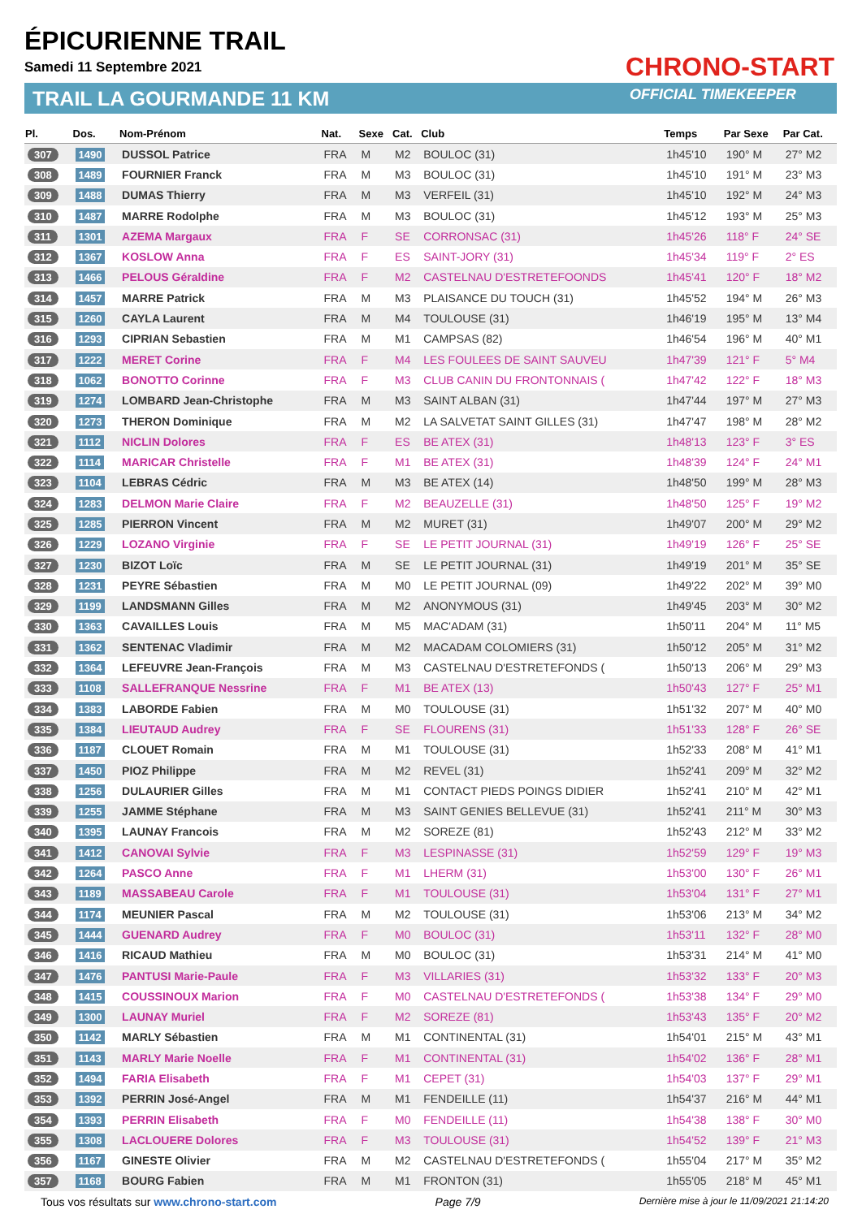ÉPICURIENNE TRAIL
Samedi 11 Septembre 2021
TRAIL LA GOURMANDE 11 KM
CHRONO-START
OFFICIAL TIMEKEEPER
| Pl. | Dos. | Nom-Prénom | Nat. | Sexe | Cat. | Club | Temps | Par Sexe | Par Cat. |
| --- | --- | --- | --- | --- | --- | --- | --- | --- | --- |
| 307 | 1490 | DUSSOL Patrice | FRA | M | M2 | BOULOC (31) | 1h45'10 | 190° M | 27° M2 |
| 308 | 1489 | FOURNIER Franck | FRA | M | M3 | BOULOC (31) | 1h45'10 | 191° M | 23° M3 |
| 309 | 1488 | DUMAS Thierry | FRA | M | M3 | VERFEIL (31) | 1h45'10 | 192° M | 24° M3 |
| 310 | 1487 | MARRE Rodolphe | FRA | M | M3 | BOULOC (31) | 1h45'12 | 193° M | 25° M3 |
| 311 | 1301 | AZEMA Margaux | FRA | F | SE | CORRONSAC (31) | 1h45'26 | 118° F | 24° SE |
| 312 | 1367 | KOSLOW Anna | FRA | F | ES | SAINT-JORY (31) | 1h45'34 | 119° F | 2° ES |
| 313 | 1466 | PELOUS Géraldine | FRA | F | M2 | CASTELNAU D'ESTRETEFOONDS | 1h45'41 | 120° F | 18° M2 |
| 314 | 1457 | MARRE Patrick | FRA | M | M3 | PLAISANCE DU TOUCH (31) | 1h45'52 | 194° M | 26° M3 |
| 315 | 1260 | CAYLA Laurent | FRA | M | M4 | TOULOUSE (31) | 1h46'19 | 195° M | 13° M4 |
| 316 | 1293 | CIPRIAN Sebastien | FRA | M | M1 | CAMPSAS (82) | 1h46'54 | 196° M | 40° M1 |
| 317 | 1222 | MERET Corine | FRA | F | M4 | LES FOULEES DE SAINT SAUVEU | 1h47'39 | 121° F | 5° M4 |
| 318 | 1062 | BONOTTO Corinne | FRA | F | M3 | CLUB CANIN DU FRONTONNAIS ( | 1h47'42 | 122° F | 18° M3 |
| 319 | 1274 | LOMBARD Jean-Christophe | FRA | M | M3 | SAINT ALBAN (31) | 1h47'44 | 197° M | 27° M3 |
| 320 | 1273 | THERON Dominique | FRA | M | M2 | LA SALVETAT SAINT GILLES (31) | 1h47'47 | 198° M | 28° M2 |
| 321 | 1112 | NICLIN Dolores | FRA | F | ES | BE ATEX (31) | 1h48'13 | 123° F | 3° ES |
| 322 | 1114 | MARICAR Christelle | FRA | F | M1 | BE ATEX (31) | 1h48'39 | 124° F | 24° M1 |
| 323 | 1104 | LEBRAS Cédric | FRA | M | M3 | BE ATEX (14) | 1h48'50 | 199° M | 28° M3 |
| 324 | 1283 | DELMON Marie Claire | FRA | F | M2 | BEAUZELLE (31) | 1h48'50 | 125° F | 19° M2 |
| 325 | 1285 | PIERRON Vincent | FRA | M | M2 | MURET (31) | 1h49'07 | 200° M | 29° M2 |
| 326 | 1229 | LOZANO Virginie | FRA | F | SE | LE PETIT JOURNAL (31) | 1h49'19 | 126° F | 25° SE |
| 327 | 1230 | BIZOT Loïc | FRA | M | SE | LE PETIT JOURNAL (31) | 1h49'19 | 201° M | 35° SE |
| 328 | 1231 | PEYRE Sébastien | FRA | M | M0 | LE PETIT JOURNAL (09) | 1h49'22 | 202° M | 39° M0 |
| 329 | 1199 | LANDSMANN Gilles | FRA | M | M2 | ANONYMOUS (31) | 1h49'45 | 203° M | 30° M2 |
| 330 | 1363 | CAVAILLES Louis | FRA | M | M5 | MAC'ADAM (31) | 1h50'11 | 204° M | 11° M5 |
| 331 | 1362 | SENTENAC Vladimir | FRA | M | M2 | MACADAM COLOMIERS (31) | 1h50'12 | 205° M | 31° M2 |
| 332 | 1364 | LEFEUVRE Jean-François | FRA | M | M3 | CASTELNAU D'ESTRETEFONDS ( | 1h50'13 | 206° M | 29° M3 |
| 333 | 1108 | SALLEFRANQUE Nessrine | FRA | F | M1 | BE ATEX (13) | 1h50'43 | 127° F | 25° M1 |
| 334 | 1383 | LABORDE Fabien | FRA | M | M0 | TOULOUSE (31) | 1h51'32 | 207° M | 40° M0 |
| 335 | 1384 | LIEUTAUD Audrey | FRA | F | SE | FLOURENS (31) | 1h51'33 | 128° F | 26° SE |
| 336 | 1187 | CLOUET Romain | FRA | M | M1 | TOULOUSE (31) | 1h52'33 | 208° M | 41° M1 |
| 337 | 1450 | PIOZ Philippe | FRA | M | M2 | REVEL (31) | 1h52'41 | 209° M | 32° M2 |
| 338 | 1256 | DULAURIER Gilles | FRA | M | M1 | CONTACT PIEDS POINGS DIDIER | 1h52'41 | 210° M | 42° M1 |
| 339 | 1255 | JAMME Stéphane | FRA | M | M3 | SAINT GENIES BELLEVUE (31) | 1h52'41 | 211° M | 30° M3 |
| 340 | 1395 | LAUNAY Francois | FRA | M | M2 | SOREZE (81) | 1h52'43 | 212° M | 33° M2 |
| 341 | 1412 | CANOVAI Sylvie | FRA | F | M3 | LESPINASSE (31) | 1h52'59 | 129° F | 19° M3 |
| 342 | 1264 | PASCO Anne | FRA | F | M1 | LHERM (31) | 1h53'00 | 130° F | 26° M1 |
| 343 | 1189 | MASSABEAU Carole | FRA | F | M1 | TOULOUSE (31) | 1h53'04 | 131° F | 27° M1 |
| 344 | 1174 | MEUNIER Pascal | FRA | M | M2 | TOULOUSE (31) | 1h53'06 | 213° M | 34° M2 |
| 345 | 1444 | GUENARD Audrey | FRA | F | M0 | BOULOC (31) | 1h53'11 | 132° F | 28° M0 |
| 346 | 1416 | RICAUD Mathieu | FRA | M | M0 | BOULOC (31) | 1h53'31 | 214° M | 41° M0 |
| 347 | 1476 | PANTUSI Marie-Paule | FRA | F | M3 | VILLARIES (31) | 1h53'32 | 133° F | 20° M3 |
| 348 | 1415 | COUSSINOUX Marion | FRA | F | M0 | CASTELNAU D'ESTRETEFONDS ( | 1h53'38 | 134° F | 29° M0 |
| 349 | 1300 | LAUNAY Muriel | FRA | F | M2 | SOREZE (81) | 1h53'43 | 135° F | 20° M2 |
| 350 | 1142 | MARLY Sébastien | FRA | M | M1 | CONTINENTAL (31) | 1h54'01 | 215° M | 43° M1 |
| 351 | 1143 | MARLY Marie Noelle | FRA | F | M1 | CONTINENTAL (31) | 1h54'02 | 136° F | 28° M1 |
| 352 | 1494 | FARIA Elisabeth | FRA | F | M1 | CEPET (31) | 1h54'03 | 137° F | 29° M1 |
| 353 | 1392 | PERRIN José-Angel | FRA | M | M1 | FENDEILLE (11) | 1h54'37 | 216° M | 44° M1 |
| 354 | 1393 | PERRIN Elisabeth | FRA | F | M0 | FENDEILLE (11) | 1h54'38 | 138° F | 30° M0 |
| 355 | 1308 | LACLOUERE Dolores | FRA | F | M3 | TOULOUSE (31) | 1h54'52 | 139° F | 21° M3 |
| 356 | 1167 | GINESTE Olivier | FRA | M | M2 | CASTELNAU D'ESTRETEFONDS ( | 1h55'04 | 217° M | 35° M2 |
| 357 | 1168 | BOURG Fabien | FRA | M | M1 | FRONTON (31) | 1h55'05 | 218° M | 45° M1 |
Tous vos résultats sur www.chrono-start.com Page 7/9 Dernière mise à jour le 11/09/2021 21:14:20